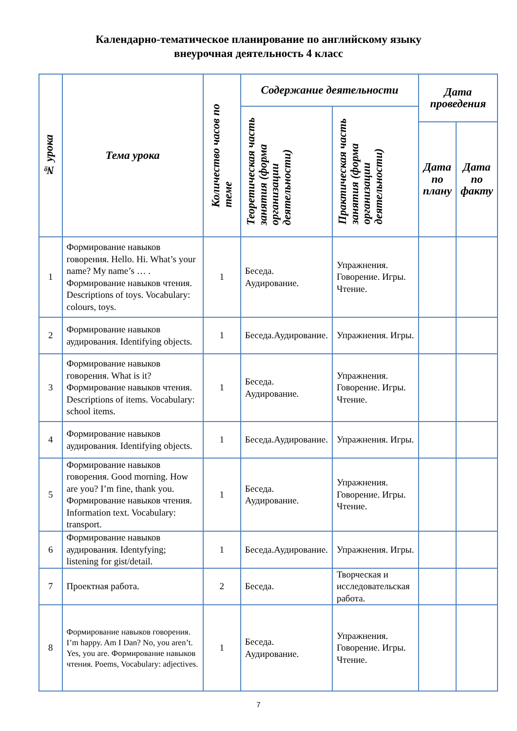Календарно-тематическое планирование по английскому языку
внеурочная деятельность 4 класс
| № урока | Тема урока | Количество часов по теме | Содержание деятельности | | Дата проведения | |
| --- | --- | --- | --- | --- | --- | --- |
| | | | Теоретическая часть занятия (форма организации деятельности) | Практическая часть занятия (форма организации деятельности) | | |
| | | | | | Дата по плану | Дата по факту |
| 1 | Формирование навыков говорения. Hello. Hi. What’s your name? My name’s … . Формирование навыков чтения. Descriptions of toys. Vocabulary: colours, toys. | 1 | Беседа. Аудирование. | Упражнения. Говорение. Игры. Чтение. | | |
| 2 | Формирование навыков аудирования. Identifying objects. | 1 | Беседа.Аудирование. | Упражнения. Игры. | | |
| 3 | Формирование навыков говорения. What is it? Формирование навыков чтения. Descriptions of items. Vocabulary: school items. | 1 | Беседа. Аудирование. | Упражнения. Говорение. Игры. Чтение. | | |
| 4 | Формирование навыков аудирования. Identifying objects. | 1 | Беседа.Аудирование. | Упражнения. Игры. | | |
| 5 | Формирование навыков говорения. Good morning. How are you? I’m fine, thank you. Формирование навыков чтения. Information text. Vocabulary: transport. | 1 | Беседа. Аудирование. | Упражнения. Говорение. Игры. Чтение. | | |
| 6 | Формирование навыков аудирования. Identyfying; listening for gist/detail. | 1 | Беседа.Аудирование. | Упражнения. Игры. | | |
| 7 | Проектная работа. | 2 | Беседа. | Творческая и исследовательская работа. | | |
| 8 | Формирование навыков говорения. I’m happy. Am I Dan? No, you aren’t. Yes, you are. Формирование навыков чтения. Poems, Vocabulary: adjectives. | 1 | Беседа. Аудирование. | Упражнения. Говорение. Игры. Чтение. | | |
7